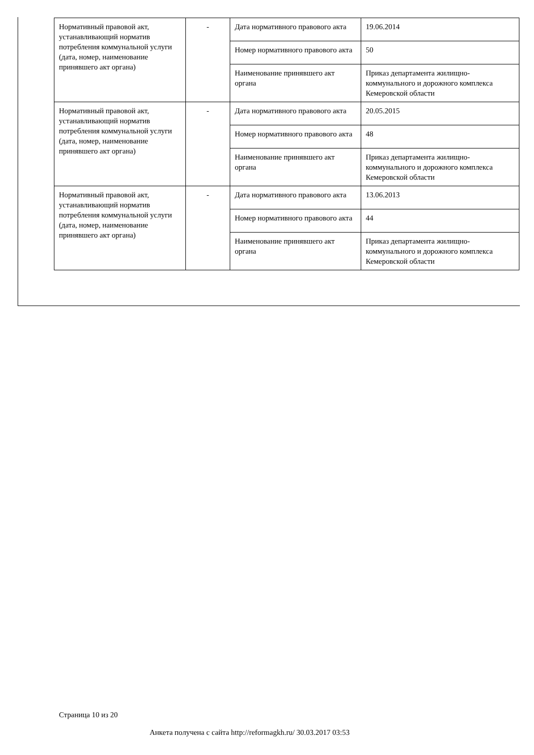| Нормативный правовой акт, устанавливающий норматив потребления коммунальной услуги (дата, номер, наименование принявшего акт органа) | - | Дата нормативного правового акта | 19.06.2014 |
| | | Номер нормативного правового акта | 50 |
| | | Наименование принявшего акт органа | Приказ департамента жилищно-коммунального и дорожного комплекса Кемеровской области |
| Нормативный правовой акт, устанавливающий норматив потребления коммунальной услуги (дата, номер, наименование принявшего акт органа) | - | Дата нормативного правового акта | 20.05.2015 |
| | | Номер нормативного правового акта | 48 |
| | | Наименование принявшего акт органа | Приказ департамента жилищно-коммунального и дорожного комплекса Кемеровской области |
| Нормативный правовой акт, устанавливающий норматив потребления коммунальной услуги (дата, номер, наименование принявшего акт органа) | - | Дата нормативного правового акта | 13.06.2013 |
| | | Номер нормативного правового акта | 44 |
| | | Наименование принявшего акт органа | Приказ департамента жилищно-коммунального и дорожного комплекса Кемеровской области |
Страница 10 из 20
Анкета получена с сайта http://reformagkh.ru/ 30.03.2017 03:53